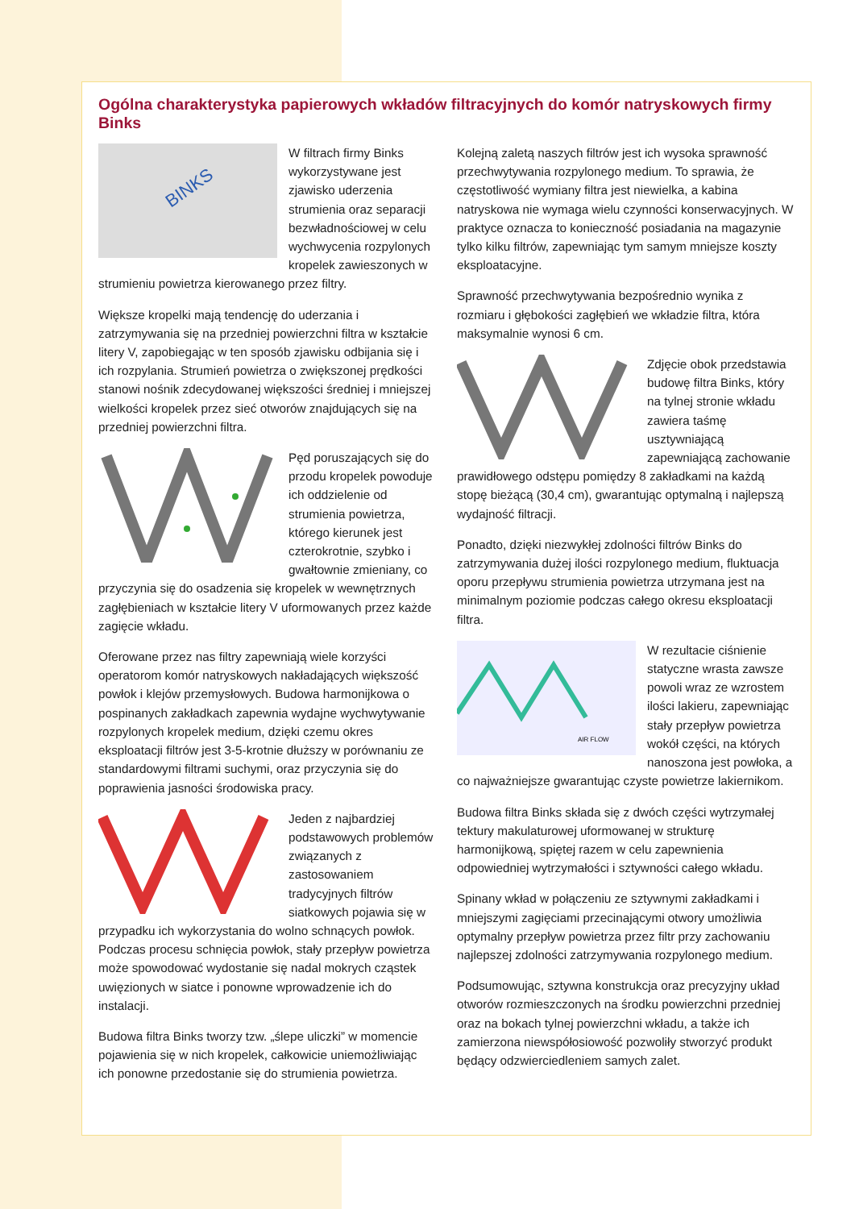Ogólna charakterystyka papierowych wkładów filtracyjnych do komór natryskowych firmy Binks
BINKS
W filtrach firmy Binks wykorzystywane jest zjawisko uderzenia strumienia oraz separacji bezwładnościowej w celu wychwycenia rozpylonych kropelek zawieszonych w strumieniu powietrza kierowanego przez filtry.
Większe kropelki mają tendencję do uderzania i zatrzymywania się na przedniej powierzchni filtra w kształcie litery V, zapobiegając w ten sposób zjawisku odbijania się i ich rozpylania. Strumień powietrza o zwiększonej prędkości stanowi nośnik zdecydowanej większości średniej i mniejszej wielkości kropelek przez sieć otworów znajdujących się na przedniej powierzchni filtra.
Pęd poruszających się do przodu kropelek powoduje ich oddzielenie od strumienia powietrza, którego kierunek jest czterokrotnie, szybko i gwałtownie zmieniany, co przyczynia się do osadzenia się kropelek w wewnętrznych zagłębieniach w kształcie litery V uformowanych przez każde zagięcie wkładu.
Oferowane przez nas filtry zapewniają wiele korzyści operatorom komór natryskowych nakładających większość powłok i klejów przemysłowych. Budowa harmonijkowa o pospinanych zakładkach zapewnia wydajne wychwytywanie rozpylonych kropelek medium, dzięki czemu okres eksploatacji filtrów jest 3-5-krotnie dłuższy w porównaniu ze standardowymi filtrami suchymi, oraz przyczynia się do poprawienia jasności środowiska pracy.
Jeden z najbardziej podstawowych problemów związanych z zastosowaniem tradycyjnych filtrów siatkowych pojawia się w przypadku ich wykorzystania do wolno schnących powłok. Podczas procesu schnięcia powłok, stały przepływ powietrza może spowodować wydostanie się nadal mokrych cząstek uwięzionych w siatce i ponowne wprowadzenie ich do instalacji.
Budowa filtra Binks tworzy tzw. „ślepe uliczki” w momencie pojawienia się w nich kropelek, całkowicie uniemożliwiając ich ponowne przedostanie się do strumienia powietrza.
Kolejną zaletą naszych filtrów jest ich wysoka sprawność przechwytywania rozpylonego medium. To sprawia, że częstotliwość wymiany filtra jest niewielka, a kabina natryskowa nie wymaga wielu czynności konserwacyjnych. W praktyce oznacza to konieczność posiadania na magazynie tylko kilku filtrów, zapewniając tym samym mniejsze koszty eksploatacyjne.
Sprawność przechwytywania bezpośrednio wynika z rozmiaru i głębokości zagłębień we wkładzie filtra, która maksymalnie wynosi 6 cm.
Zdjęcie obok przedstawia budowę filtra Binks, który na tylnej stronie wkładu zawiera taśmę usztywniającą zapewniającą zachowanie prawidłowego odstępu pomiędzy 8 zakładkami na każdą stopę bieżącą (30,4 cm), gwarantując optymalną i najlepszą wydajność filtracji.
Ponadto, dzięki niezwykłej zdolności filtrów Binks do zatrzymywania dużej ilości rozpylonego medium, fluktuacja oporu przepływu strumienia powietrza utrzymana jest na minimalnym poziomie podczas całego okresu eksploatacji filtra.
AIR FLOW
W rezultacie ciśnienie statyczne wrasta zawsze powoli wraz ze wzrostem ilości lakieru, zapewniając stały przepływ powietrza wokół części, na których nanoszona jest powłoka, a co najważniejsze gwarantując czyste powietrze lakiernikom.
Budowa filtra Binks składa się z dwóch części wytrzymałej tektury makulaturowej uformowanej w strukturę harmonijkową, spiętej razem w celu zapewnienia odpowiedniej wytrzymałości i sztywności całego wkładu.
Spinany wkład w połączeniu ze sztywnymi zakładkami i mniejszymi zagięciami przecinającymi otwory umożliwia optymalny przepływ powietrza przez filtr przy zachowaniu najlepszej zdolności zatrzymywania rozpylonego medium.
Podsumowując, sztywna konstrukcja oraz precyzyjny układ otworów rozmieszczonych na środku powierzchni przedniej oraz na bokach tylnej powierzchni wkładu, a także ich zamierzona niewspółosiowość pozwoliły stworzyć produkt będący odzwierciedleniem samych zalet.